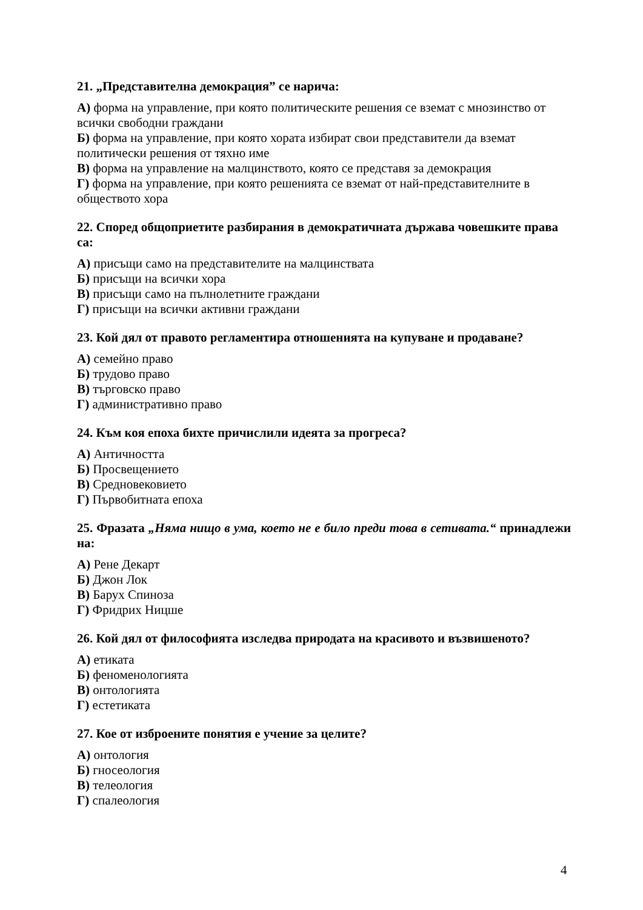21. „Представителна демокрация” се нарича:
А) форма на управление, при която политическите решения се вземат с мнозинство от всички свободни граждани
Б) форма на управление, при която хората избират свои представители да вземат политически решения от тяхно име
В) форма на управление на малцинството, която се представя за демокрация
Г) форма на управление, при която решенията се вземат от най-представителните в обществото хора
22. Според общоприетите разбирания в демократичната държава човешките права са:
А) присъщи само на представителите на малцинствата
Б) присъщи на всички хора
В) присъщи само на пълнолетните граждани
Г) присъщи на всички активни граждани
23. Кой дял от правото регламентира отношенията на купуване и продаване?
А) семейно право
Б) трудово право
В) търговско право
Г) административно право
24. Към коя епоха бихте причислили идеята за прогреса?
А) Античността
Б) Просвещението
В) Средновековието
Г) Първобитната епоха
25. Фразата „Няма нищо в ума, което не е било преди това в сетивата.“ принадлежи на:
А) Рене Декарт
Б) Джон Лок
В) Барух Спиноза
Г) Фридрих Ницше
26. Кой дял от философията изследва природата на красивото и възвишеното?
А) етиката
Б) феноменологията
В) онтологията
Г) естетиката
27. Кое от изброените понятия е учение за целите?
А) онтология
Б) гносеология
В) телеология
Г) спалеология
4